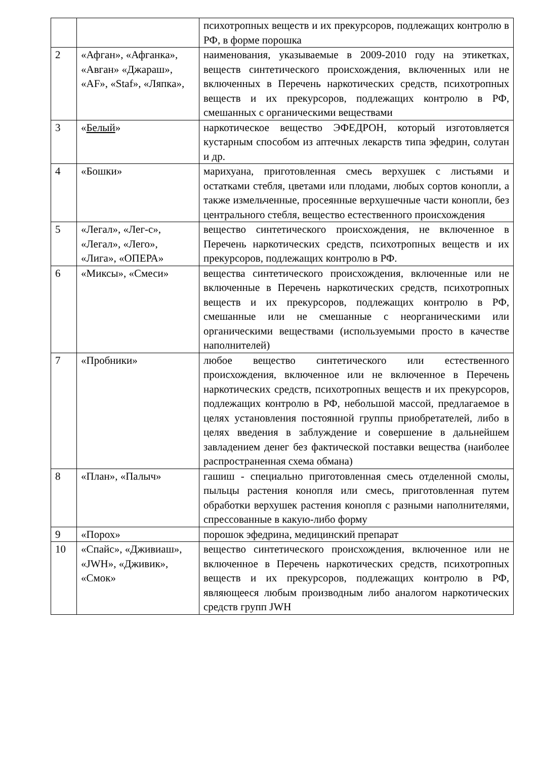| | | психотропных веществ и их прекурсоров, подлежащих контролю в РФ, в форме порошка |
| 2 | «Афган», «Афганка», «Авган» «Джараш», «AF», «Staf», «Ляпка», | наименования, указываемые в 2009-2010 году на этикетках, веществ синтетического происхождения, включенных или не включенных в Перечень наркотических средств, психотропных веществ и их прекурсоров, подлежащих контролю в РФ, смешанных с органическими веществами |
| 3 | « Белый » | наркотическое вещество ЭФЕДРОН, который изготовляется кустарным способом из аптечных лекарств типа эфедрин, солутан и др. |
| 4 | «Бошки» | марихуана, приготовленная смесь верхушек с листьями и остатками стебля, цветами или плодами, любых сортов конопли, а также измельченные, просеянные верхушечные части конопли, без центрального стебля, вещество естественного происхождения |
| 5 | «Легал», «Лег-с», «Легал», «Лего», «Лига», «ОПЕРА» | вещество синтетического происхождения, не включенное в Перечень наркотических средств, психотропных веществ и их прекурсоров, подлежащих контролю в РФ. |
| 6 | «Миксы», «Смеси» | вещества синтетического происхождения, включенные или не включенные в Перечень наркотических средств, психотропных веществ и их прекурсоров, подлежащих контролю в РФ, смешанные или не смешанные с неорганическими или органическими веществами (используемыми просто в качестве наполнителей) |
| 7 | «Пробники» | любое вещество синтетического или естественного происхождения, включенное или не включенное в Перечень наркотических средств, психотропных веществ и их прекурсоров, подлежащих контролю в РФ, небольшой массой, предлагаемое в целях установления постоянной группы приобретателей, либо в целях введения в заблуждение и совершение в дальнейшем завладением денег без фактической поставки вещества (наиболее распространенная схема обмана) |
| 8 | «План», «Палыч» | гашиш - специально приготовленная смесь отделенной смолы, пыльцы растения конопля или смесь, приготовленная путем обработки верхушек растения конопля с разными наполнителями, спрессованные в какую-либо форму |
| 9 | «Порох» | порошок эфедрина, медицинский препарат |
| 10 | «Спайс», «Дживиаш», «JWH», «Дживик», «Смок» | вещество синтетического происхождения, включенное или не включенное в Перечень наркотических средств, психотропных веществ и их прекурсоров, подлежащих контролю в РФ, являющееся любым производным либо аналогом наркотических средств групп JWH |